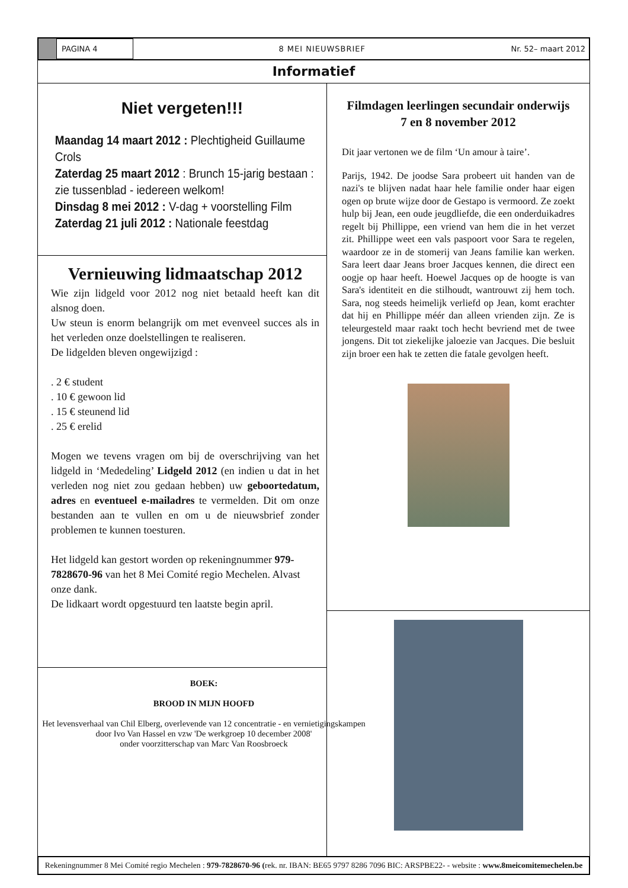PAGINA 4
8 MEI NIEUWSBRIEF Nr. 52– maart 2012
Informatief
Niet vergeten!!!
Maandag 14 maart 2012 : Plechtigheid Guillaume Crols
Zaterdag 25 maart 2012 : Brunch 15-jarig bestaan : zie tussenblad - iedereen welkom!
Dinsdag 8 mei 2012 : V-dag + voorstelling Film
Zaterdag 21 juli 2012 : Nationale feestdag
Vernieuwing lidmaatschap 2012
Wie zijn lidgeld voor 2012 nog niet betaald heeft kan dit alsnog doen.
Uw steun is enorm belangrijk om met evenveel succes als in het verleden onze doelstellingen te realiseren.
De lidgelden bleven ongewijzigd :
. 2 € student
. 10 € gewoon lid
. 15 € steunend lid
. 25 € erelid
Mogen we tevens vragen om bij de overschrijving van het lidgeld in ‘Mededeling’ Lidgeld 2012 (en indien u dat in het verleden nog niet zou gedaan hebben) uw geboortedatum, adres en eventueel e-mailadres te vermelden. Dit om onze bestanden aan te vullen en om u de nieuwsbrief zonder problemen te kunnen toesturen.
Het lidgeld kan gestort worden op rekeningnummer 979-7828670-96 van het 8 Mei Comité regio Mechelen. Alvast onze dank.
De lidkaart wordt opgestuurd ten laatste begin april.
BOEK:
BROOD IN MIJN HOOFD
Het levensverhaal van Chil Elberg, overlevende van 12 concentratie - en vernietigingskampen
door Ivo Van Hassel en vzw 'De werkgroep 10 december 2008'
onder voorzitterschap van Marc Van Roosbroeck
Filmdagen leerlingen secundair onderwijs
7 en 8 november 2012
Dit jaar vertonen we de film ‘Un amour à taire’.
Parijs, 1942. De joodse Sara probeert uit handen van de nazi's te blijven nadat haar hele familie onder haar eigen ogen op brute wijze door de Gestapo is vermoord. Ze zoekt hulp bij Jean, een oude jeugdliefde, die een onderduikadres regelt bij Phillippe, een vriend van hem die in het verzet zit. Phillippe weet een vals paspoort voor Sara te regelen, waardoor ze in de stomerij van Jeans familie kan werken. Sara leert daar Jeans broer Jacques kennen, die direct een oogje op haar heeft. Hoewel Jacques op de hoogte is van Sara's identiteit en die stilhoudt, wantrouwt zij hem toch. Sara, nog steeds heimelijk verliefd op Jean, komt erachter dat hij en Phillippe méér dan alleen vrienden zijn. Ze is teleurgesteld maar raakt toch hecht bevriend met de twee jongens. Dit tot ziekelijke jaloezie van Jacques. Die besluit zijn broer een hak te zetten die fatale gevolgen heeft.
Rekeningnummer 8 Mei Comité regio Mechelen : 979-7828670-96 (rek. nr. IBAN: BE65 9797 8286 7096 BIC: ARSPBE22- - website : www.8meicomitemechelen.be